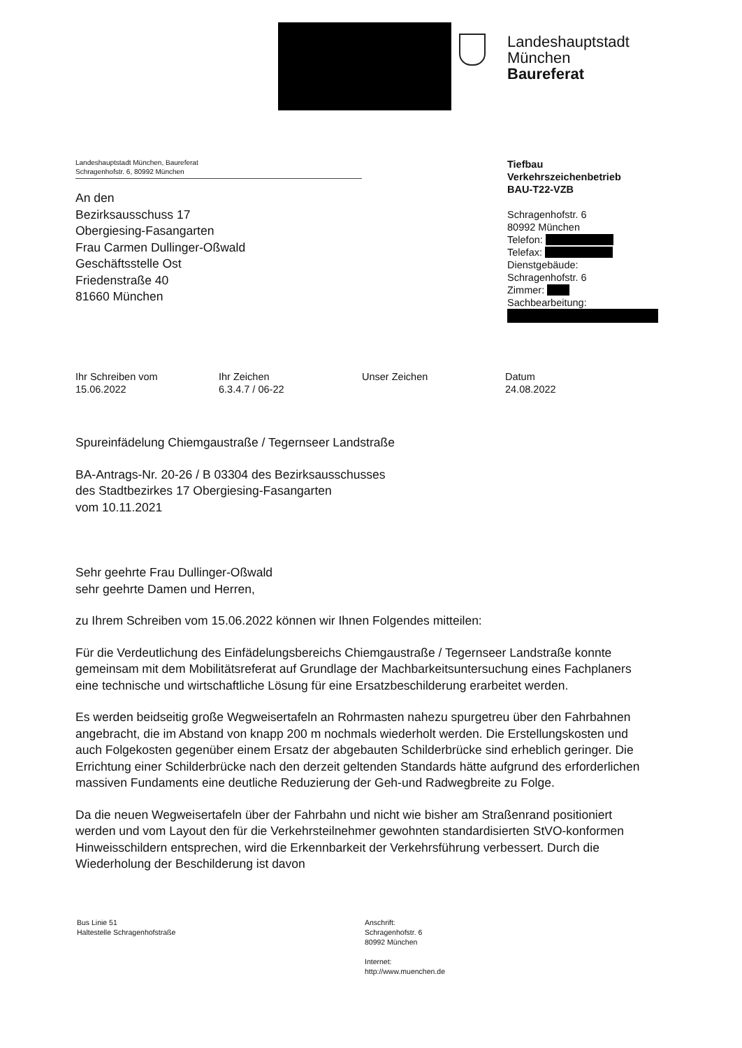Landeshauptstadt
München
Baureferat
Landeshauptstadt München, Baureferat
Schragenhofstr. 6, 80992 München
An den
Bezirksausschuss 17
Obergiesing-Fasangarten
Frau Carmen Dullinger-Oßwald
Geschäftsstelle Ost
Friedenstraße 40
81660 München
Tiefbau
Verkehrszeichenbetrieb
BAU-T22-VZB
Schragenhofstr. 6
80992 München
Telefon:
Telefax:
Dienstgebäude:
Schragenhofstr. 6
Zimmer:
Sachbearbeitung:
Ihr Schreiben vom
15.06.2022
Ihr Zeichen
6.3.4.7 / 06-22
Unser Zeichen Datum
24.08.2022
Spureinfädelung Chiemgaustraße / Tegernseer Landstraße
BA-Antrags-Nr. 20-26 / B 03304 des Bezirksausschusses
des Stadtbezirkes 17 Obergiesing-Fasangarten
vom 10.11.2021
Sehr geehrte Frau Dullinger-Oßwald
sehr geehrte Damen und Herren,
zu Ihrem Schreiben vom 15.06.2022 können wir Ihnen Folgendes mitteilen:
Für die Verdeutlichung des Einfädelungsbereichs Chiemgaustraße / Tegernseer Landstraße konnte gemeinsam mit dem Mobilitätsreferat auf Grundlage der Machbarkeitsuntersuchung eines Fachplaners eine technische und wirtschaftliche Lösung für eine Ersatzbeschilderung erarbeitet werden.
Es werden beidseitig große Wegweisertafeln an Rohrmasten nahezu spurgetreu über den Fahrbahnen angebracht, die im Abstand von knapp 200 m nochmals wiederholt werden. Die Erstellungskosten und auch Folgekosten gegenüber einem Ersatz der abgebauten Schilderbrücke sind erheblich geringer. Die Errichtung einer Schilderbrücke nach den derzeit geltenden Standards hätte aufgrund des erforderlichen massiven Fundaments eine deutliche Reduzierung der Geh-und Radwegbreite zu Folge.
Da die neuen Wegweisertafeln über der Fahrbahn und nicht wie bisher am Straßenrand positioniert werden und vom Layout den für die Verkehrsteilnehmer gewohnten standardisierten StVO-konformen Hinweisschildern entsprechen, wird die Erkennbarkeit der Verkehrsführung verbessert. Durch die Wiederholung der Beschilderung ist davon
Bus Linie 51
Haltestelle Schragenhofstraße
Anschrift:
Schragenhofstr. 6
80992 München
Internet:
http://www.muenchen.de